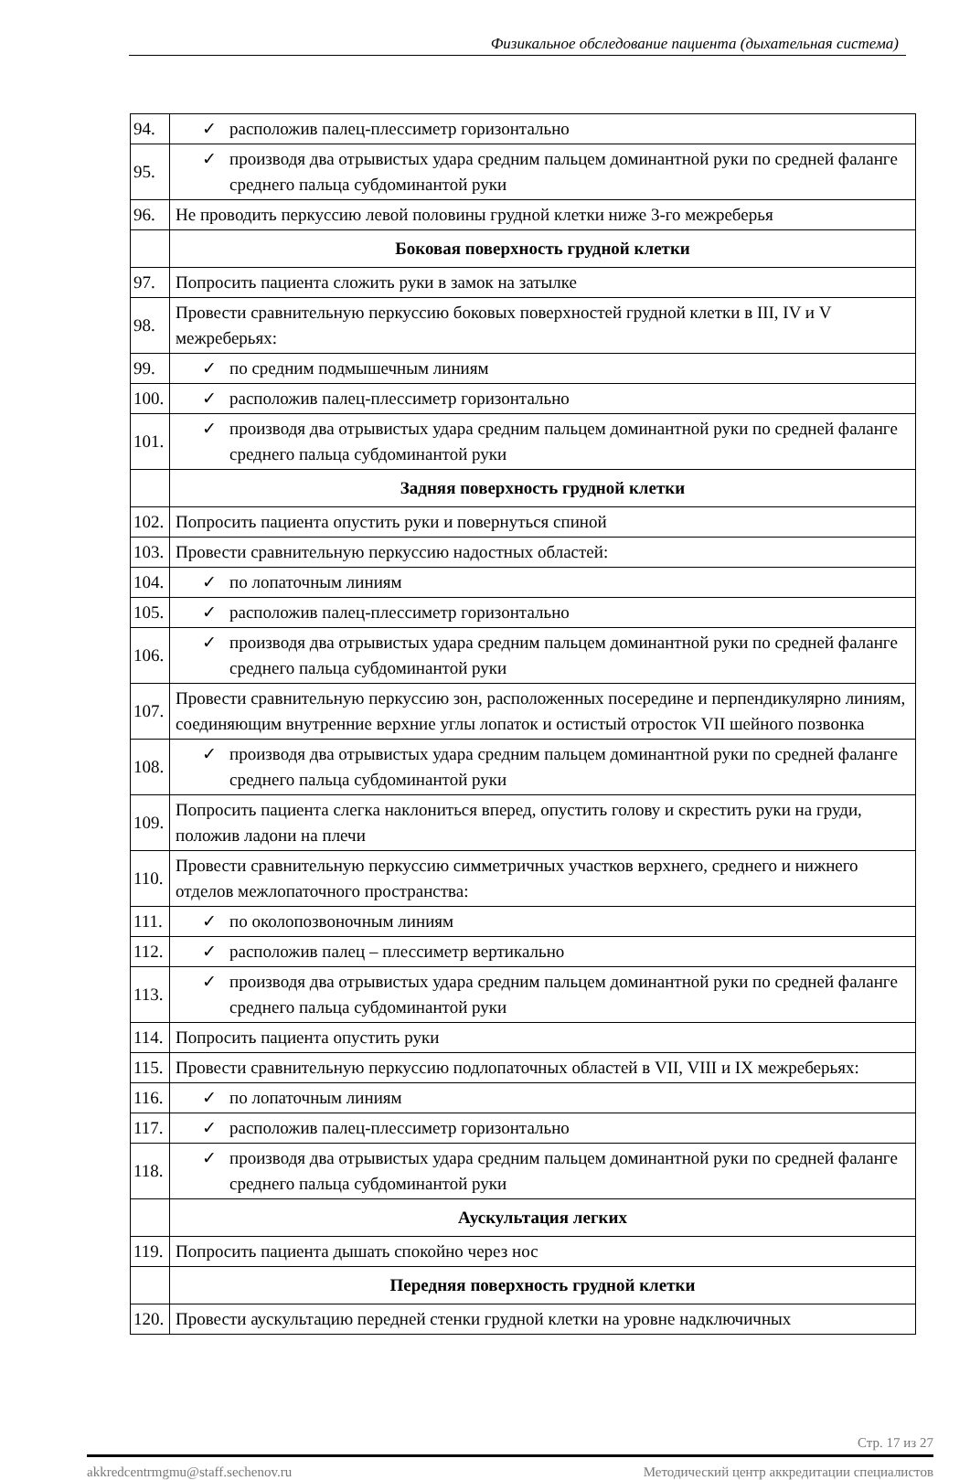Физикальное обследование пациента (дыхательная система)
| 94. | ✓ расположив палец-плессиметр горизонтально |
| 95. | ✓ производя два отрывистых удара средним пальцем доминантной руки по средней фаланге среднего пальца субдоминантой руки |
| 96. | Не проводить перкуссию левой половины грудной клетки ниже 3-го межреберья |
| | Боковая поверхность грудной клетки |
| 97. | Попросить пациента сложить руки в замок на затылке |
| 98. | Провести сравнительную перкуссию боковых поверхностей грудной клетки в III, IV и V межреберьях: |
| 99. | ✓ по средним подмышечным линиям |
| 100. | ✓ расположив палец-плессиметр горизонтально |
| 101. | ✓ производя два отрывистых удара средним пальцем доминантной руки по средней фаланге среднего пальца субдоминантой руки |
| | Задняя поверхность грудной клетки |
| 102. | Попросить пациента опустить руки и повернуться спиной |
| 103. | Провести сравнительную перкуссию надостных областей: |
| 104. | ✓ по лопаточным линиям |
| 105. | ✓ расположив палец-плессиметр горизонтально |
| 106. | ✓ производя два отрывистых удара средним пальцем доминантной руки по средней фаланге среднего пальца субдоминантой руки |
| 107. | Провести сравнительную перкуссию зон, расположенных посередине и перпендикулярно линиям, соединяющим внутренние верхние углы лопаток и остистый отросток VII шейного позвонка |
| 108. | ✓ производя два отрывистых удара средним пальцем доминантной руки по средней фаланге среднего пальца субдоминантой руки |
| 109. | Попросить пациента слегка наклониться вперед, опустить голову и скрестить руки на груди, положив ладони на плечи |
| 110. | Провести сравнительную перкуссию симметричных участков верхнего, среднего и нижнего отделов межлопаточного пространства: |
| 111. | ✓ по околопозвоночным линиям |
| 112. | ✓ расположив палец – плессиметр вертикально |
| 113. | ✓ производя два отрывистых удара средним пальцем доминантной руки по средней фаланге среднего пальца субдоминантой руки |
| 114. | Попросить пациента опустить руки |
| 115. | Провести сравнительную перкуссию подлопаточных областей в VII, VIII и IX межреберьях: |
| 116. | ✓ по лопаточным линиям |
| 117. | ✓ расположив палец-плессиметр горизонтально |
| 118. | ✓ производя два отрывистых удара средним пальцем доминантной руки по средней фаланге среднего пальца субдоминантой руки |
| | Аускультация легких |
| 119. | Попросить пациента дышать спокойно через нос |
| | Передняя поверхность грудной клетки |
| 120. | Провести аускультацию передней стенки грудной клетки на уровне надключичных |
Стр. 17 из 27
akkredcentrmgmu@staff.sechenov.ru Методический центр аккредитации специалистов